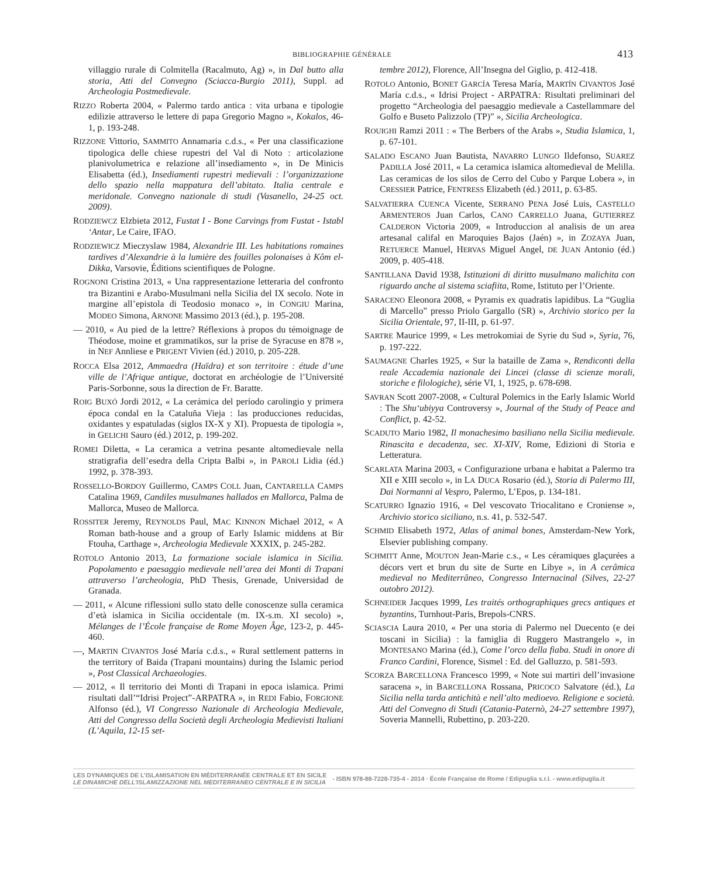BIBLIOGRAPHIE GÉNÉRALE 413
villaggio rurale di Colmitella (Racalmuto, Ag) », in Dal butto alla storia, Atti del Convegno (Sciacca-Burgio 2011), Suppl. ad Archeologia Postmedievale.
RIZZO Roberta 2004, « Palermo tardo antica : vita urbana e tipologie edilizie attraverso le lettere di papa Gregorio Magno », Kokalos, 46-1, p. 193-248.
RIZZONE Vittorio, SAMMITO Annamaria c.d.s., « Per una classificazione tipologica delle chiese rupestri del Val di Noto : articolazione planivolumetrica e relazione all’insediamento », in De Minicis Elisabetta (éd.), Insediamenti rupestri medievali : l’organizzazione dello spazio nella mappatura dell’abitato. Italia centrale e meridonale. Convegno nazionale di studi (Vasanello, 24-25 oct. 2009).
RODZIEWCZ Elzbieta 2012, Fustat I - Bone Carvings from Fustat - Istabl ‘Antar, Le Caire, IFAO.
RODZIEWICZ Mieczyslaw 1984, Alexandrie III. Les habitations romaines tardives d’Alexandrie à la lumière des fouilles polonaises à Kôm el-Dikka, Varsovie, Éditions scientifiques de Pologne.
ROGNONI Cristina 2013, « Una rappresentazione letteraria del confronto tra Bizantini e Arabo-Musulmani nella Sicilia del IX secolo. Note in margine all’epistola di Teodosio monaco », in CONGIU Marina, MODEO Simona, ARNONE Massimo 2013 (éd.), p. 195-208.
— 2010, « Au pied de la lettre? Réflexions à propos du témoignage de Théodose, moine et grammatikos, sur la prise de Syracuse en 878 », in NEF Annliese e PRIGENT Vivien (éd.) 2010, p. 205-228.
ROCCA Elsa 2012, Ammaedra (Haïdra) et son territoire : étude d’une ville de l’Afrique antique, doctorat en archéologie de l’Université Paris-Sorbonne, sous la direction de Fr. Baratte.
ROIG BUXÓ Jordi 2012, « La cerámica del período carolingio y primera época condal en la Cataluña Vieja : las producciones reducidas, oxidantes y espatuladas (siglos IX-X y XI). Propuesta de tipología », in GELICHI Sauro (éd.) 2012, p. 199-202.
ROMEI Diletta, « La ceramica a vetrina pesante altomedievale nella stratigrafia dell’esedra della Cripta Balbi », in PAROLI Lidia (éd.) 1992, p. 378-393.
ROSSELLO-BORDOY Guillermo, CAMPS COLL Juan, CANTARELLA CAMPS Catalina 1969, Candiles musulmanes hallados en Mallorca, Palma de Mallorca, Museo de Mallorca.
ROSSITER Jeremy, REYNOLDS Paul, MAC KINNON Michael 2012, « A Roman bath-house and a group of Early Islamic middens at Bir Ftouha, Carthage », Archeologia Medievale XXXIX, p. 245-282.
ROTOLO Antonio 2013, La formazione sociale islamica in Sicilia. Popolamento e paesaggio medievale nell’area dei Monti di Trapani attraverso l’archeologia, PhD Thesis, Grenade, Universidad de Granada.
— 2011, « Alcune riflessioni sullo stato delle conoscenze sulla ceramica d’età islamica in Sicilia occidentale (m. IX-s.m. XI secolo) », Mélanges de l’École française de Rome Moyen Âge, 123-2, p. 445-460.
—, MARTIN CIVANTOS José María c.d.s., « Rural settlement patterns in the territory of Baida (Trapani mountains) during the Islamic period », Post Classical Archaeologies.
— 2012, « Il territorio dei Monti di Trapani in epoca islamica. Primi risultati dall’“Idrisi Project”-ARPATRA », in REDI Fabio, FORGIONE Alfonso (éd.), VI Congresso Nazionale di Archeologia Medievale, Atti del Congresso della Società degli Archeologia Medievisti Italiani (L’Aquila, 12-15 set-
tembre 2012), Florence, All’Insegna del Giglio, p. 412-418.
ROTOLO Antonio, BONET GARCÍA Teresa María, MARTÍN CIVANTOS José María c.d.s., « Idrisi Project - ARPATRA: Risultati preliminari del progetto “Archeologia del paesaggio medievale a Castellammare del Golfo e Buseto Palizzolo (TP)” », Sicilia Archeologica.
ROUIGHI Ramzi 2011 : « The Berbers of the Arabs », Studia Islamica, 1, p. 67-101.
SALADO ESCANO Juan Bautista, NAVARRO LUNGO Ildefonso, SUAREZ PADILLA José 2011, « La ceramica islamica altomedieval de Melilla. Las ceramicas de los silos de Cerro del Cubo y Parque Lobera », in CRESSIER Patrice, FENTRESS Elizabeth (éd.) 2011, p. 63-85.
SALVATIERRA CUENCA Vicente, SERRANO PENA José Luis, CASTELLO ARMENTEROS Juan Carlos, CANO CARRELLO Juana, GUTIERREZ CALDERON Victoria 2009, « Introduccion al analisis de un area artesanal califal en Maroquies Bajos (Jaén) », in ZOZAYA Juan, RETUERCE Manuel, HERVAS Miguel Angel, DE JUAN Antonio (éd.) 2009, p. 405-418.
SANTILLANA David 1938, Istituzioni di diritto musulmano malichita con riguardo anche al sistema sciafiita, Rome, Istituto per l’Oriente.
SARACENO Eleonora 2008, « Pyramis ex quadratis lapidibus. La “Guglia di Marcello” presso Priolo Gargallo (SR) », Archivio storico per la Sicilia Orientale, 97, II-III, p. 61-97.
SARTRE Maurice 1999, « Les metrokomiai de Syrie du Sud », Syria, 76, p. 197-222.
SAUMAGNE Charles 1925, « Sur la bataille de Zama », Rendiconti della reale Accademia nazionale dei Lincei (classe di scienze morali, storiche e filologiche), série VI, 1, 1925, p. 678-698.
SAVRAN Scott 2007-2008, « Cultural Polemics in the Early Islamic World : The Shu‘ubiyya Controversy », Journal of the Study of Peace and Conflict, p. 42-52.
SCADUTO Mario 1982, Il monachesimo basiliano nella Sicilia medievale. Rinascita e decadenza, sec. XI-XIV, Rome, Edizioni di Storia e Letteratura.
SCARLATA Marina 2003, « Configurazione urbana e habitat a Palermo tra XII e XIII secolo », in LA DUCA Rosario (éd.), Storia di Palermo III, Dai Normanni al Vespro, Palermo, L’Epos, p. 134-181.
SCATURRO Ignazio 1916, « Del vescovato Triocalitano e Croniense », Archivio storico siciliano, n.s. 41, p. 532-547.
SCHMID Elisabeth 1972, Atlas of animal bones, Amsterdam-New York, Elsevier publishing company.
SCHMITT Anne, MOUTON Jean-Marie c.s., « Les céramiques glaçurées a décors vert et brun du site de Surte en Libye », in A cerâmica medieval no Mediterrâneo, Congresso Internacinal (Silves, 22-27 outobro 2012).
SCHNEIDER Jacques 1999, Les traités orthographiques grecs antiques et byzantins, Turnhout-Paris, Brepols-CNRS.
SCIASCIA Laura 2010, « Per una storia di Palermo nel Duecento (e dei toscani in Sicilia) : la famiglia di Ruggero Mastrangelo », in MONTESANO Marina (éd.), Come l’orco della fiaba. Studi in onore di Franco Cardini, Florence, Sismel : Ed. del Galluzzo, p. 581-593.
SCORZA BARCELLONA Francesco 1999, « Note sui martiri dell’invasione saracena », in BARCELLONA Rossana, PRICOCO Salvatore (éd.), La Sicilia nella tarda antichità e nell’alto medioevo. Religione e società. Atti del Convegno di Studi (Catania-Paternò, 24-27 settembre 1997), Soveria Mannelli, Rubettino, p. 203-220.
LES DYNAMIQUES DE L’ISLAMISATION EN MÉDITERRANÉE CENTRALE ET EN SICILE
LE DINAMICHE DELL’ISLAMIZZAZIONE NEL MEDITERRANEO CENTRALE E IN SICILIA
- ISBN 978-88-7228-735-4 - 2014 · École Française de Rome / Edipuglia s.r.l. - www.edipuglia.it